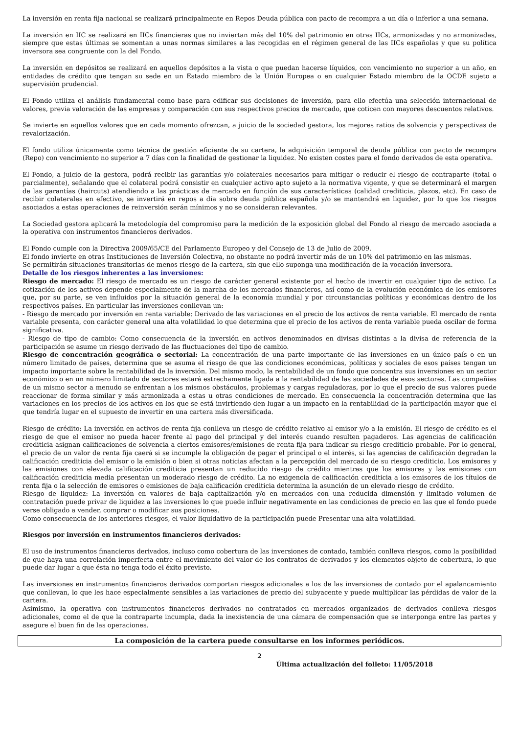La inversión en renta fija nacional se realizará principalmente en Repos Deuda pública con pacto de recompra a un día o inferior a una semana.
La inversión en IIC se realizará en IICs financieras que no inviertan más del 10% del patrimonio en otras IICs, armonizadas y no armonizadas, siempre que estas últimas se somentan a unas normas similares a las recogidas en el régimen general de las IICs españolas y que su política inversora sea congruente con la del Fondo.
La inversión en depósitos se realizará en aquellos depósitos a la vista o que puedan hacerse líquidos, con vencimiento no superior a un año, en entidades de crédito que tengan su sede en un Estado miembro de la Unión Europea o en cualquier Estado miembro de la OCDE sujeto a supervisión prudencial.
El Fondo utiliza el análisis fundamental como base para edificar sus decisiones de inversión, para ello efectúa una selección internacional de valores, previa valoración de las empresas y comparación con sus respectivos precios de mercado, que coticen con mayores descuentos relativos.
Se invierte en aquellos valores que en cada momento ofrezcan, a juicio de la sociedad gestora, los mejores ratios de solvencia y perspectivas de revalorización.
El fondo utiliza únicamente como técnica de gestión eficiente de su cartera, la adquisición temporal de deuda pública con pacto de recompra (Repo) con vencimiento no superior a 7 días con la finalidad de gestionar la liquidez. No existen costes para el fondo derivados de esta operativa.
El Fondo, a juicio de la gestora, podrá recibir las garantías y/o colaterales necesarios para mitigar o reducir el riesgo de contraparte (total o parcialmente), señalando que el colateral podrá consistir en cualquier activo apto sujeto a la normativa vigente, y que se determinará el margen de las garantías (haircuts) atendiendo a las prácticas de mercado en función de sus características (calidad crediticia, plazos, etc). En caso de recibir colaterales en efectivo, se invertirá en repos a día sobre deuda pública española y/o se mantendrá en liquidez, por lo que los riesgos asociados a estas operaciones de reinversión serán mínimos y no se consideran relevantes.
La Sociedad gestora aplicará la metodología del compromiso para la medición de la exposición global del Fondo al riesgo de mercado asociada a la operativa con instrumentos financieros derivados.
El Fondo cumple con la Directiva 2009/65/CE del Parlamento Europeo y del Consejo de 13 de Julio de 2009.
El fondo invierte en otras Instituciones de Inversión Colectiva, no obstante no podrá invertir más de un 10% del patrimonio en las mismas.
Se permitirán situaciones transitorias de menos riesgo de la cartera, sin que ello suponga una modificación de la vocación inversora.
Detalle de los riesgos inherentes a las inversiones:
Riesgo de mercado: El riesgo de mercado es un riesgo de carácter general existente por el hecho de invertir en cualquier tipo de activo. La cotización de los activos depende especialmente de la marcha de los mercados financieros, así como de la evolución económica de los emisores que, por su parte, se ven influidos por la situación general de la economía mundial y por circunstancias políticas y económicas dentro de los respectivos países. En particular las inversiones conllevan un:
- Riesgo de mercado por inversión en renta variable: Derivado de las variaciones en el precio de los activos de renta variable. El mercado de renta variable presenta, con carácter general una alta volatilidad lo que determina que el precio de los activos de renta variable pueda oscilar de forma significativa.
- Riesgo de tipo de cambio: Como consecuencia de la inversión en activos denominados en divisas distintas a la divisa de referencia de la participación se asume un riesgo derivado de las fluctuaciones del tipo de cambio.
Riesgo de concentración geográfica o sectorial: La concentración de una parte importante de las inversiones en un único país o en un número limitado de países, determina que se asuma el riesgo de que las condiciones económicas, políticas y sociales de esos países tengan un impacto importante sobre la rentabilidad de la inversión. Del mismo modo, la rentabilidad de un fondo que concentra sus inversiones en un sector económico o en un número limitado de sectores estará estrechamente ligada a la rentabilidad de las sociedades de esos sectores. Las compañías de un mismo sector a menudo se enfrentan a los mismos obstáculos, problemas y cargas reguladoras, por lo que el precio de sus valores puede reaccionar de forma similar y más armonizada a estas u otras condiciones de mercado. En consecuencia la concentración determina que las variaciones en los precios de los activos en los que se está invirtiendo den lugar a un impacto en la rentabilidad de la participación mayor que el que tendría lugar en el supuesto de invertir en una cartera más diversificada.
Riesgo de crédito: La inversión en activos de renta fija conlleva un riesgo de crédito relativo al emisor y/o a la emisión. El riesgo de crédito es el riesgo de que el emisor no pueda hacer frente al pago del principal y del interés cuando resulten pagaderos. Las agencias de calificación crediticia asignan calificaciones de solvencia a ciertos emisores/emisiones de renta fija para indicar su riesgo crediticio probable. Por lo general, el precio de un valor de renta fija caerá si se incumple la obligación de pagar el principal o el interés, si las agencias de calificación degradan la calificación crediticia del emisor o la emisión o bien si otras noticias afectan a la percepción del mercado de su riesgo crediticio. Los emisores y las emisiones con elevada calificación crediticia presentan un reducido riesgo de crédito mientras que los emisores y las emisiones con calificación crediticia media presentan un moderado riesgo de crédito. La no exigencia de calificación crediticia a los emisores de los títulos de renta fija o la selección de emisores o emisiones de baja calificación crediticia determina la asunción de un elevado riesgo de crédito.
Riesgo de liquidez: La inversión en valores de baja capitalización y/o en mercados con una reducida dimensión y limitado volumen de contratación puede privar de liquidez a las inversiones lo que puede influir negativamente en las condiciones de precio en las que el fondo puede verse obligado a vender, comprar o modificar sus posiciones.
Como consecuencia de los anteriores riesgos, el valor liquidativo de la participación puede Presentar una alta volatilidad.
Riesgos por inversión en instrumentos financieros derivados:
El uso de instrumentos financieros derivados, incluso como cobertura de las inversiones de contado, también conlleva riesgos, como la posibilidad de que haya una correlación imperfecta entre el movimiento del valor de los contratos de derivados y los elementos objeto de cobertura, lo que puede dar lugar a que ésta no tenga todo el éxito previsto.
Las inversiones en instrumentos financieros derivados comportan riesgos adicionales a los de las inversiones de contado por el apalancamiento que conllevan, lo que les hace especialmente sensibles a las variaciones de precio del subyacente y puede multiplicar las pérdidas de valor de la cartera.
Asimismo, la operativa con instrumentos financieros derivados no contratados en mercados organizados de derivados conlleva riesgos adicionales, como el de que la contraparte incumpla, dada la inexistencia de una cámara de compensación que se interponga entre las partes y asegure el buen fin de las operaciones.
La composición de la cartera puede consultarse en los informes periódicos.
2
Última actualización del folleto: 11/05/2018